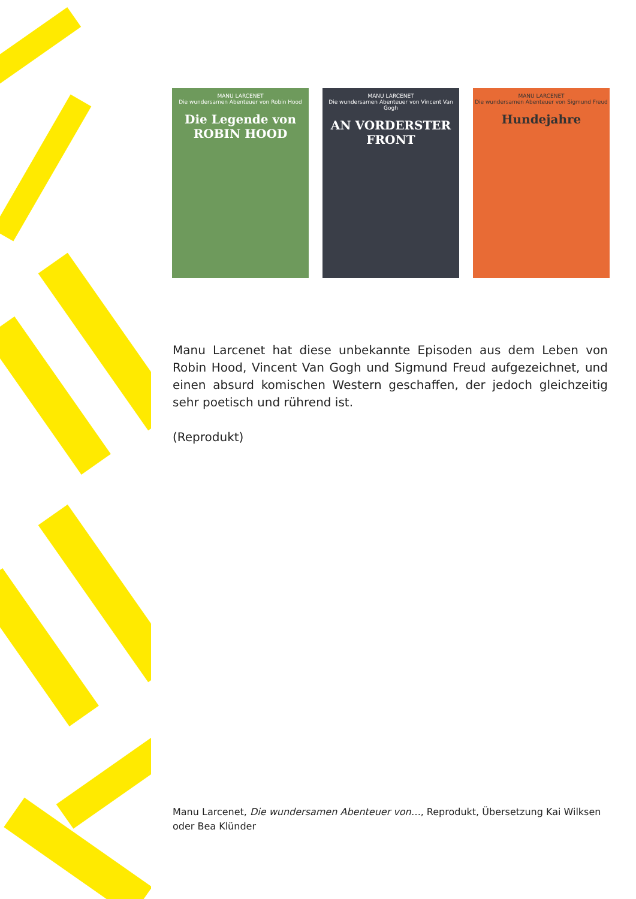MANU LARCENET
Die wundersamen Abenteuer von Robin Hood
Die Legende von ROBIN HOOD
MANU LARCENET
Die wundersamen Abenteuer von Vincent Van Gogh
AN VORDERSTER FRONT
MANU LARCENET
Die wundersamen Abenteuer von Sigmund Freud
Hundejahre
Manu Larcenet hat diese unbekannte Episoden aus dem Leben von Robin Hood, Vincent Van Gogh und Sigmund Freud aufgezeichnet, und einen absurd komischen Western geschaffen, der jedoch gleichzeitig sehr poetisch und rührend ist.
(Reprodukt)
Manu Larcenet, Die wundersamen Abenteuer von…, Reprodukt, Übersetzung Kai Wilksen oder Bea Klünder